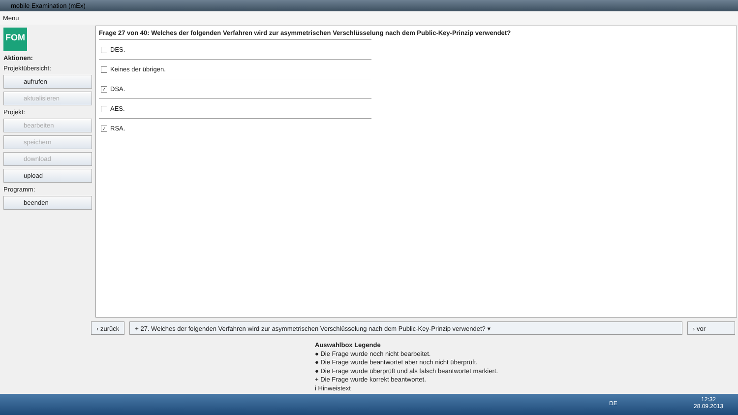mobile Examination (mEx)
Menu
FOM
Aktionen:
Projektübersicht:
aufrufen
aktualisieren
Projekt:
bearbeiten
speichern
download
upload
Programm:
beenden
Frage 27 von 40: Welches der folgenden Verfahren wird zur asymmetrischen Verschlüsselung nach dem Public-Key-Prinzip verwendet?
DES.
Keines der übrigen.
✓ DSA.
AES.
✓ RSA.
‹ zurück + 27. Welches der folgenden Verfahren wird zur asymmetrischen Verschlüsselung nach dem Public-Key-Prinzip verwendet? ▾
› vor
Auswahlbox Legende
● Die Frage wurde noch nicht bearbeitet.
● Die Frage wurde beantwortet aber noch nicht überprüft.
● Die Frage wurde überprüft und als falsch beantwortet markiert.
+ Die Frage wurde korrekt beantwortet.
i Hinweistext
DE
12:32
28.09.2013